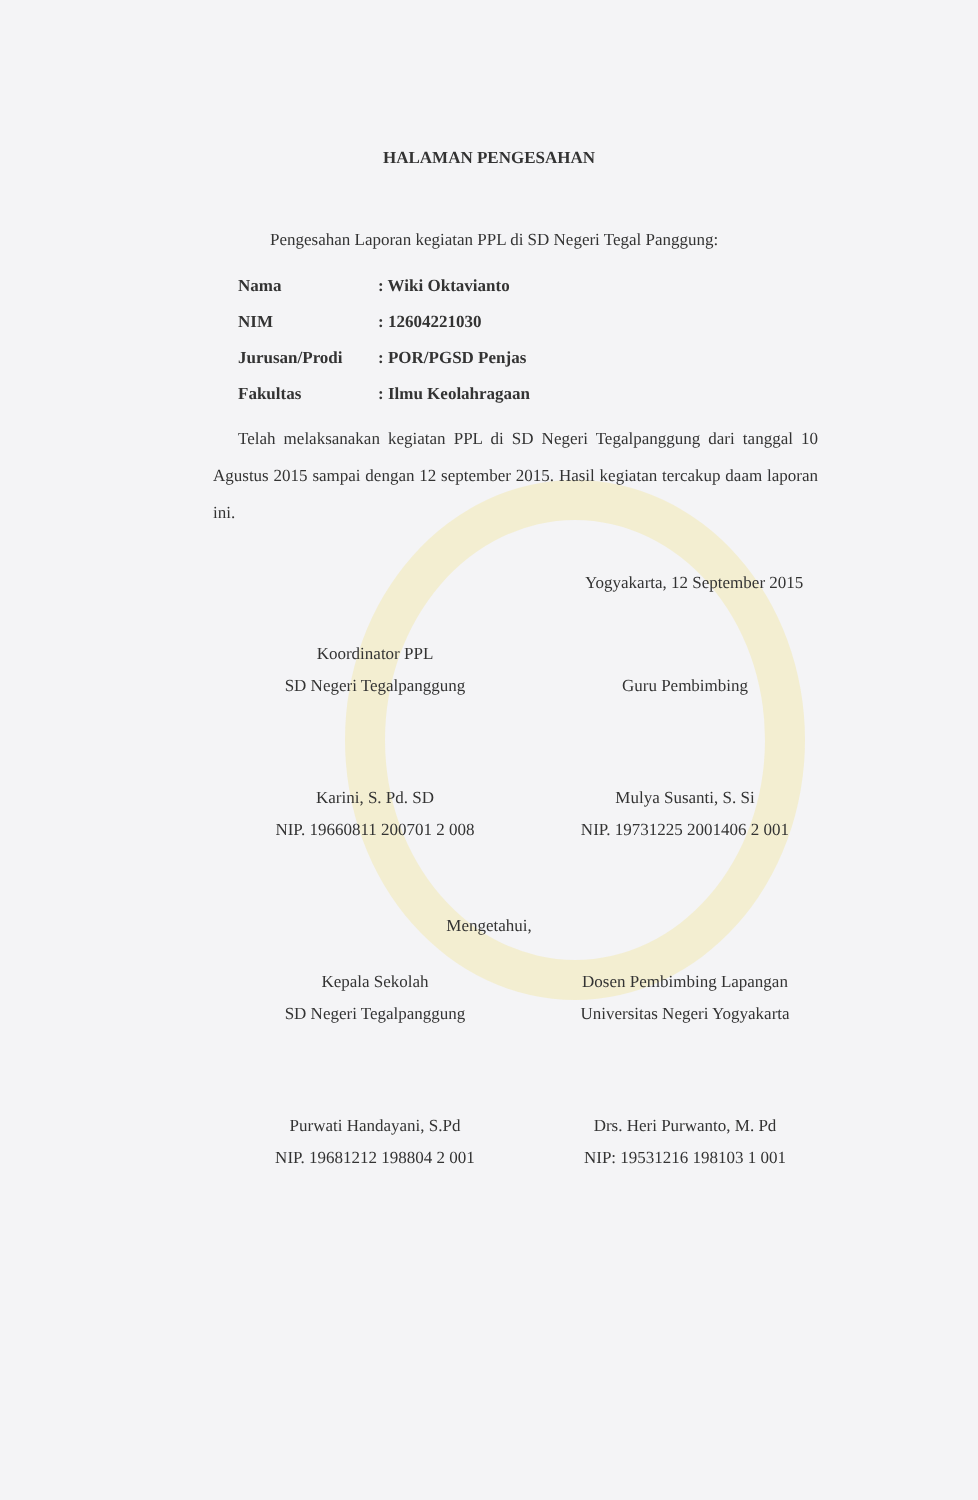HALAMAN PENGESAHAN
Pengesahan Laporan kegiatan PPL di SD Negeri Tegal Panggung:
| Nama | : Wiki Oktavianto |
| NIM | : 12604221030 |
| Jurusan/Prodi | : POR/PGSD Penjas |
| Fakultas | : Ilmu Keolahragaan |
Telah melaksanakan kegiatan PPL di SD Negeri Tegalpanggung dari tanggal 10 Agustus 2015 sampai dengan 12 september 2015. Hasil kegiatan tercakup daam laporan ini.
Yogyakarta, 12 September 2015
Koordinator PPL
SD Negeri Tegalpanggung
Karini, S. Pd. SD
NIP. 19660811 200701 2 008
Guru Pembimbing
Mulya Susanti, S. Si
NIP. 19731225 2001406 2 001
Mengetahui,
Kepala Sekolah
SD Negeri Tegalpanggung
Purwati Handayani, S.Pd
NIP. 19681212 198804 2 001
Dosen Pembimbing Lapangan
Universitas Negeri Yogyakarta
Drs. Heri Purwanto, M. Pd
NIP: 19531216 198103 1 001